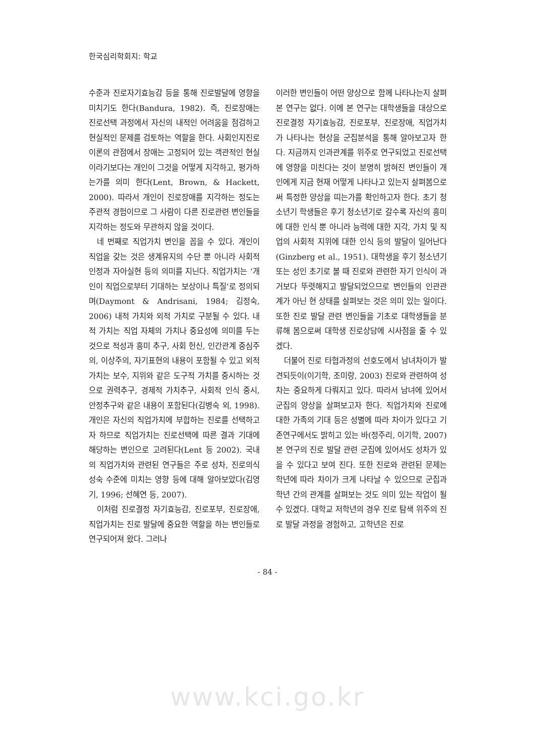한국심리학회지: 학교
수준과 진로자기효능감 등을 통해 진로발달에 영향을 미치기도 한다(Bandura, 1982). 즉, 진로장애는 진로선택 과정에서 자신의 내적인 어려움을 점검하고 현실적인 문제를 검토하는 역할을 한다. 사회인지진로이론의 관점에서 장애는 고정되어 있는 객관적인 현실이라기보다는 개인이 그것을 어떻게 지각하고, 평가하는가를 의미 한다(Lent, Brown, & Hackett, 2000). 따라서 개인이 진로장애를 지각하는 정도는 주관적 경험이므로 그 사람이 다른 진로관련 변인들을 지각하는 정도와 무관하지 않을 것이다.
네 번째로 직업가치 변인을 꼽을 수 있다. 개인이 직업을 갖는 것은 생계유지의 수단 뿐 아니라 사회적 인정과 자아실현 등의 의미를 지닌다. 직업가치는 ‘개인이 직업으로부터 기대하는 보상이나 특질’로 정의되며(Daymont & Andrisani, 1984; 김정숙, 2006) 내적 가치와 외적 가치로 구분될 수 있다. 내적 가치는 직업 자체의 가치나 중요성에 의미를 두는 것으로 적성과 흥미 추구, 사회 헌신, 인간관계 중심주의, 이상주의, 자기표현의 내용이 포함될 수 있고 외적 가치는 보수, 지위와 같은 도구적 가치를 중시하는 것으로 권력추구, 경제적 가치추구, 사회적 인식 중시, 안정추구와 같은 내용이 포함된다(김병숙 외, 1998). 개인은 자신의 직업가치에 부합하는 진로를 선택하고자 하므로 직업가치는 진로선택에 따른 결과 기대에 해당하는 변인으로 고려된다(Lent 등 2002). 국내의 직업가치와 관련된 연구들은 주로 성차, 진로의식성숙 수준에 미치는 영향 등에 대해 알아보았다(김영기, 1996; 선혜연 등, 2007).
이처럼 진로결정 자기효능감, 진로포부, 진로장애, 직업가치는 진로 발달에 중요한 역할을 하는 변인들로 연구되어져 왔다. 그러나
이러한 변인들이 어떤 양상으로 함께 나타나는지 살펴본 연구는 없다. 이에 본 연구는 대학생들을 대상으로 진로결정 자기효능감, 진로포부, 진로장애, 직업가치가 나타나는 현상을 군집분석을 통해 알아보고자 한다. 지금까지 인과관계를 위주로 연구되었고 진로선택에 영향을 미친다는 것이 분명히 밝혀진 변인들이 개인에게 지금 현재 어떻게 나타나고 있는지 살펴봄으로써 특정한 양상을 띠는가를 확인하고자 한다. 초기 청소년기 학생들은 후기 청소년기로 갈수록 자신의 흥미에 대한 인식 뿐 아니라 능력에 대한 지각, 가치 및 직업의 사회적 지위에 대한 인식 등의 발달이 일어난다(Ginzberg et al., 1951). 대학생을 후기 청소년기 또는 성인 초기로 볼 때 진로와 관련한 자기 인식이 과거보다 뚜렷해지고 발달되었으므로 변인들의 인관관계가 아닌 현 상태를 살펴보는 것은 의미 있는 일이다. 또한 진로 발달 관련 변인들을 기초로 대학생들을 분류해 봄으로써 대학생 진로상담에 시사점을 줄 수 있겠다.
더불어 진로 타협과정의 선호도에서 남녀차이가 발견되듯이(이기학, 조미랑, 2003) 진로와 관련하여 성차는 중요하게 다뤄지고 있다. 따라서 남녀에 있어서 군집의 양상을 살펴보고자 한다. 직업가치와 진로에 대한 가족의 기대 등은 성별에 따라 차이가 있다고 기존연구에서도 밝히고 있는 바(정주리, 이기학, 2007) 본 연구의 진로 발달 관련 군집에 있어서도 성차가 있을 수 있다고 보여 진다. 또한 진로와 관련된 문제는 학년에 따라 차이가 크게 나타날 수 있으므로 군집과 학년 간의 관계를 살펴보는 것도 의미 있는 작업이 될 수 있겠다. 대학교 저학년의 경우 진로 탐색 위주의 진로 발달 과정을 경험하고, 고학년은 진로
- 84 -
www.kci.go.kr